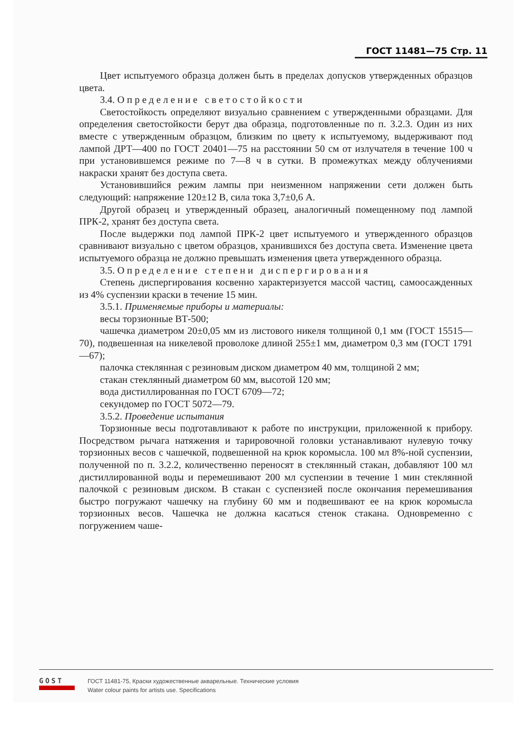ГОСТ 11481—75 Стр. 11
Цвет испытуемого образца должен быть в пределах допусков утвержденных образцов цвета.
3.4. Определение светостойкости
Светостойкость определяют визуально сравнением с утвержденными образцами. Для определения светостойкости берут два образца, подготовленные по п. 3.2.3. Один из них вместе с утвержденным образцом, близким по цвету к испытуемому, выдерживают под лампой ДРТ—400 по ГОСТ 20401—75 на расстоянии 50 см от излучателя в течение 100 ч при установившемся режиме по 7—8 ч в сутки. В промежутках между облучениями накраски хранят без доступа света.
Установившийся режим лампы при неизменном напряжении сети должен быть следующий: напряжение 120±12 В, сила тока 3,7±0,6 А.
Другой образец и утвержденный образец, аналогичный помещенному под лампой ПРК-2, хранят без доступа света.
После выдержки под лампой ПРК-2 цвет испытуемого и утвержденного образцов сравнивают визуально с цветом образцов, хранившихся без доступа света. Изменение цвета испытуемого образца не должно превышать изменения цвета утвержденного образца.
3.5. Определение степени диспергирования
Степень диспергирования косвенно характеризуется массой частиц, самоосажденных из 4% суспензии краски в течение 15 мин.
3.5.1. Применяемые приборы и материалы:
весы торзионные ВТ-500;
чашечка диаметром 20±0,05 мм из листового никеля толщиной 0,1 мм (ГОСТ 15515—70), подвешенная на никелевой проволоке длиной 255±1 мм, диаметром 0,3 мм (ГОСТ 1791—67);
палочка стеклянная с резиновым диском диаметром 40 мм, толщиной 2 мм;
стакан стеклянный диаметром 60 мм, высотой 120 мм;
вода дистиллированная по ГОСТ 6709—72;
секундомер по ГОСТ 5072—79.
3.5.2. Проведение испытания
Торзионные весы подготавливают к работе по инструкции, приложенной к прибору. Посредством рычага натяжения и тарировочной головки устанавливают нулевую точку торзионных весов с чашечкой, подвешенной на крюк коромысла. 100 мл 8%-ной суспензии, полученной по п. 3.2.2, количественно переносят в стеклянный стакан, добавляют 100 мл дистиллированной воды и перемешивают 200 мл суспензии в течение 1 мин стеклянной палочкой с резиновым диском. В стакан с суспензией после окончания перемешивания быстро погружают чашечку на глубину 60 мм и подвешивают ее на крюк коромысла торзионных весов. Чашечка не должна касаться стенок стакана. Одновременно с погружением чаше-
GOST
ГОСТ 11481-75, Краски художественные акварельные. Технические условия
Water colour paints for artists use. Specifications